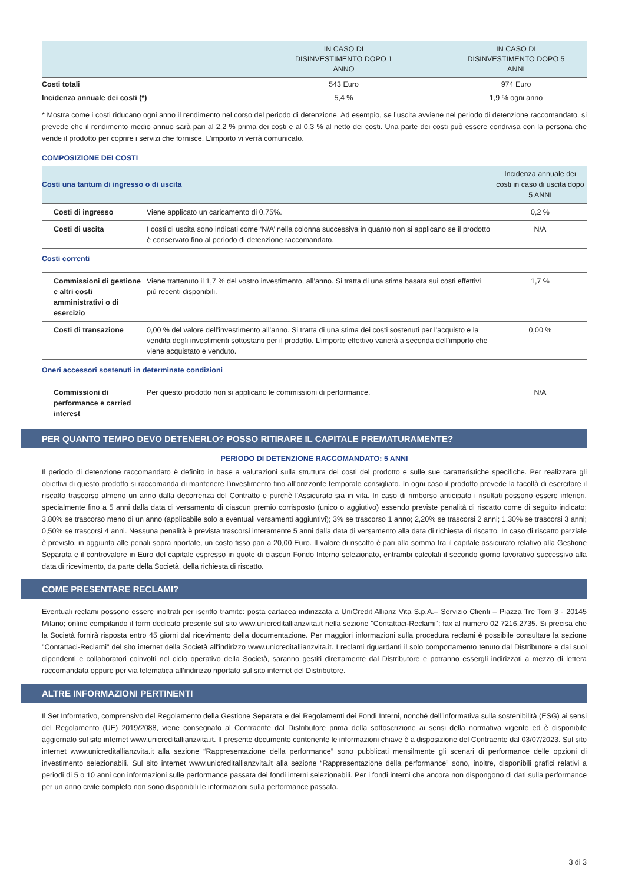| | IN CASO DI DISINVESTIMENTO DOPO 1 ANNO | IN CASO DI DISINVESTIMENTO DOPO 5 ANNI |
| --- | --- | --- |
| Costi totali | 543 Euro | 974 Euro |
| Incidenza annuale dei costi (*) | 5,4 % | 1,9 % ogni anno |
* Mostra come i costi riducano ogni anno il rendimento nel corso del periodo di detenzione. Ad esempio, se l’uscita avviene nel periodo di detenzione raccomandato, si prevede che il rendimento medio annuo sarà pari al 2,2 % prima dei costi e al 0,3 % al netto dei costi. Una parte dei costi può essere condivisa con la persona che vende il prodotto per coprire i servizi che fornisce. L’importo vi verrà comunicato.
COMPOSIZIONE DEI COSTI
| Costi una tantum di ingresso o di uscita | | Incidenza annuale dei costi in caso di uscita dopo 5 ANNI |
| Costi di ingresso | Viene applicato un caricamento di 0,75%. | 0,2 % |
| Costi di uscita | I costi di uscita sono indicati come ‘N/A’ nella colonna successiva in quanto non si applicano se il prodotto è conservato fino al periodo di detenzione raccomandato. | N/A |
| Costi correnti | | |
| Commissioni di gestione e altri costi amministrativi o di esercizio | Viene trattenuto il 1,7 % del vostro investimento, all’anno. Si tratta di una stima basata sui costi effettivi più recenti disponibili. | 1,7 % |
| Costi di transazione | 0,00 % del valore dell’investimento all’anno. Si tratta di una stima dei costi sostenuti per l’acquisto e la vendita degli investimenti sottostanti per il prodotto. L’importo effettivo varierà a seconda dell’importo che viene acquistato e venduto. | 0,00 % |
| Oneri accessori sostenuti in determinate condizioni | | |
| Commissioni di performance e carried interest | Per questo prodotto non si applicano le commissioni di performance. | N/A |
PER QUANTO TEMPO DEVO DETENERLO? POSSO RITIRARE IL CAPITALE PREMATURAMENTE?
PERIODO DI DETENZIONE RACCOMANDATO: 5 ANNI
Il periodo di detenzione raccomandato è definito in base a valutazioni sulla struttura dei costi del prodotto e sulle sue caratteristiche specifiche. Per realizzare gli obiettivi di questo prodotto si raccomanda di mantenere l’investimento fino all’orizzonte temporale consigliato. In ogni caso il prodotto prevede la facoltà di esercitare il riscatto trascorso almeno un anno dalla decorrenza del Contratto e purchè l'Assicurato sia in vita. In caso di rimborso anticipato i risultati possono essere inferiori, specialmente fino a 5 anni dalla data di versamento di ciascun premio corrisposto (unico o aggiutivo) essendo previste penalità di riscatto come di seguito indicato: 3,80% se trascorso meno di un anno (applicabile solo a eventuali versamenti aggiuntivi); 3% se trascorso 1 anno; 2,20% se trascorsi 2 anni; 1,30% se trascorsi 3 anni; 0,50% se trascorsi 4 anni. Nessuna penalità è prevista trascorsi interamente 5 anni dalla data di versamento alla data di richiesta di riscatto. In caso di riscatto parziale è previsto, in aggiunta alle penali sopra riportate, un costo fisso pari a 20,00 Euro. Il valore di riscatto è pari alla somma tra il capitale assicurato relativo alla Gestione Separata e il controvalore in Euro del capitale espresso in quote di ciascun Fondo Interno selezionato, entrambi calcolati il secondo giorno lavorativo successivo alla data di ricevimento, da parte della Società, della richiesta di riscatto.
COME PRESENTARE RECLAMI?
Eventuali reclami possono essere inoltrati per iscritto tramite: posta cartacea indirizzata a UniCredit Allianz Vita S.p.A.– Servizio Clienti – Piazza Tre Torri 3 - 20145 Milano; online compilando il form dedicato presente sul sito www.unicreditallianzvita.it nella sezione "Contattaci-Reclami"; fax al numero 02 7216.2735. Si precisa che la Società fornirà risposta entro 45 giorni dal ricevimento della documentazione. Per maggiori informazioni sulla procedura reclami è possibile consultare la sezione "Contattaci-Reclami" del sito internet della Società all'indirizzo www.unicreditallianzvita.it. I reclami riguardanti il solo comportamento tenuto dal Distributore e dai suoi dipendenti e collaboratori coinvolti nel ciclo operativo della Società, saranno gestiti direttamente dal Distributore e potranno essergli indirizzati a mezzo di lettera raccomandata oppure per via telematica all’indirizzo riportato sul sito internet del Distributore.
ALTRE INFORMAZIONI PERTINENTI
Il Set Informativo, comprensivo del Regolamento della Gestione Separata e dei Regolamenti dei Fondi Interni, nonché dell’informativa sulla sostenibilità (ESG) ai sensi del Regolamento (UE) 2019/2088, viene consegnato al Contraente dal Distributore prima della sottoscrizione ai sensi della normativa vigente ed è disponibile aggiornato sul sito internet www.unicreditallianzvita.it. Il presente documento contenente le informazioni chiave è a disposizione del Contraente dal 03/07/2023. Sul sito internet www.unicreditallianzvita.it alla sezione “Rappresentazione della performance” sono pubblicati mensilmente gli scenari di performance delle opzioni di investimento selezionabili. Sul sito internet www.unicreditallianzvita.it alla sezione “Rappresentazione della performance” sono, inoltre, disponibili grafici relativi a periodi di 5 o 10 anni con informazioni sulle performance passata dei fondi interni selezionabili. Per i fondi interni che ancora non dispongono di dati sulla performance per un anno civile completo non sono disponibili le informazioni sulla performance passata.
3 di 3